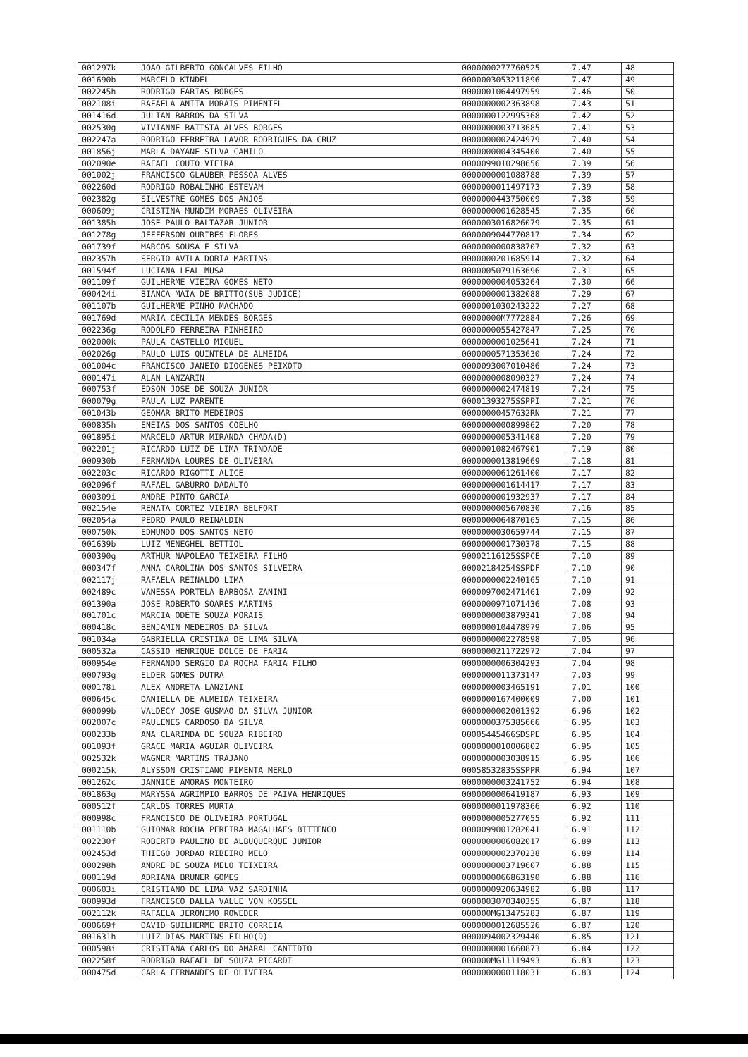| 001297k | JOAO GILBERTO GONCALVES FILHO | 0000000277760525 | 7.47 | 48 |
| 001690b | MARCELO KINDEL | 0000003053211896 | 7.47 | 49 |
| 002245h | RODRIGO FARIAS BORGES | 0000001064497959 | 7.46 | 50 |
| 002108i | RAFAELA ANITA MORAIS PIMENTEL | 0000000002363898 | 7.43 | 51 |
| 001416d | JULIAN BARROS DA SILVA | 0000000122995368 | 7.42 | 52 |
| 002530g | VIVIANNE BATISTA ALVES BORGES | 0000000003713685 | 7.41 | 53 |
| 002247a | RODRIGO FERREIRA LAVOR RODRIGUES DA CRUZ | 0000000002424979 | 7.40 | 54 |
| 001856j | MARLA DAYANE SILVA CAMILO | 0000000004345400 | 7.40 | 55 |
| 002090e | RAFAEL COUTO VIEIRA | 0000099010298656 | 7.39 | 56 |
| 001002j | FRANCISCO GLAUBER PESSOA ALVES | 0000000001088788 | 7.39 | 57 |
| 002260d | RODRIGO ROBALINHO ESTEVAM | 0000000011497173 | 7.39 | 58 |
| 002382g | SILVESTRE GOMES DOS ANJOS | 0000000443750009 | 7.38 | 59 |
| 000609j | CRISTINA MUNDIM MORAES OLIVEIRA | 0000000001628545 | 7.35 | 60 |
| 001385h | JOSE PAULO BALTAZAR JUNIOR | 0000003016826079 | 7.35 | 61 |
| 001278g | JEFFERSON OURIBES FLORES | 0000009044770817 | 7.34 | 62 |
| 001739f | MARCOS SOUSA E SILVA | 0000000000838707 | 7.32 | 63 |
| 002357h | SERGIO AVILA DORIA MARTINS | 0000000201685914 | 7.32 | 64 |
| 001594f | LUCIANA LEAL MUSA | 0000005079163696 | 7.31 | 65 |
| 001109f | GUILHERME VIEIRA GOMES NETO | 0000000004053264 | 7.30 | 66 |
| 000424i | BIANCA MAIA DE BRITTO(SUB JUDICE) | 0000000001382088 | 7.29 | 67 |
| 001107b | GUILHERME PINHO MACHADO | 0000001030243222 | 7.27 | 68 |
| 001769d | MARIA CECILIA MENDES BORGES | 00000000M7772884 | 7.26 | 69 |
| 002236g | RODOLFO FERREIRA PINHEIRO | 0000000055427847 | 7.25 | 70 |
| 002000k | PAULA CASTELLO MIGUEL | 0000000001025641 | 7.24 | 71 |
| 002026g | PAULO LUIS QUINTELA DE ALMEIDA | 0000000571353630 | 7.24 | 72 |
| 001004c | FRANCISCO JANEIO DIOGENES PEIXOTO | 0000093007010486 | 7.24 | 73 |
| 000147i | ALAN LANZARIN | 0000000008090327 | 7.24 | 74 |
| 000753f | EDSON JOSE DE SOUZA JUNIOR | 0000000002474819 | 7.24 | 75 |
| 000079g | PAULA LUZ PARENTE | 00001393275SSPPI | 7.21 | 76 |
| 001043b | GEOMAR BRITO MEDEIROS | 00000000457632RN | 7.21 | 77 |
| 000835h | ENEIAS DOS SANTOS COELHO | 0000000000899862 | 7.20 | 78 |
| 001895i | MARCELO ARTUR MIRANDA CHADA(D) | 0000000005341408 | 7.20 | 79 |
| 002201j | RICARDO LUIZ DE LIMA TRINDADE | 0000001082467901 | 7.19 | 80 |
| 000930b | FERNANDA LOURES DE OLIVEIRA | 0000000013819669 | 7.18 | 81 |
| 002203c | RICARDO RIGOTTI ALICE | 0000000061261400 | 7.17 | 82 |
| 002096f | RAFAEL GABURRO DADALTO | 0000000001614417 | 7.17 | 83 |
| 000309i | ANDRE PINTO GARCIA | 0000000001932937 | 7.17 | 84 |
| 002154e | RENATA CORTEZ VIEIRA BELFORT | 0000000005670830 | 7.16 | 85 |
| 002054a | PEDRO PAULO REINALDIN | 0000000064870165 | 7.15 | 86 |
| 000750k | EDMUNDO DOS SANTOS NETO | 0000000030659744 | 7.15 | 87 |
| 001639b | LUIZ MENEGHEL BETTIOL | 0000000001730378 | 7.15 | 88 |
| 000390g | ARTHUR NAPOLEAO TEIXEIRA FILHO | 90002116125SSPCE | 7.10 | 89 |
| 000347f | ANNA CAROLINA DOS SANTOS SILVEIRA | 00002184254SSPDF | 7.10 | 90 |
| 002117j | RAFAELA REINALDO LIMA | 0000000002240165 | 7.10 | 91 |
| 002489c | VANESSA PORTELA BARBOSA ZANINI | 0000097002471461 | 7.09 | 92 |
| 001390a | JOSE ROBERTO SOARES MARTINS | 0000000971071436 | 7.08 | 93 |
| 001701c | MARCIA ODETE SOUZA MORAIS | 0000000003879341 | 7.08 | 94 |
| 000418c | BENJAMIN MEDEIROS DA SILVA | 0000000104478979 | 7.06 | 95 |
| 001034a | GABRIELLA CRISTINA DE LIMA SILVA | 0000000002278598 | 7.05 | 96 |
| 000532a | CASSIO HENRIQUE DOLCE DE FARIA | 0000000211722972 | 7.04 | 97 |
| 000954e | FERNANDO SERGIO DA ROCHA FARIA FILHO | 0000000006304293 | 7.04 | 98 |
| 000793g | ELDER GOMES DUTRA | 0000000011373147 | 7.03 | 99 |
| 000178i | ALEX ANDRETA LANZIANI | 0000000003465191 | 7.01 | 100 |
| 000645c | DANIELLA DE ALMEIDA TEIXEIRA | 0000000167400009 | 7.00 | 101 |
| 000099b | VALDECY JOSE GUSMAO DA SILVA JUNIOR | 0000000002001392 | 6.96 | 102 |
| 002007c | PAULENES CARDOSO DA SILVA | 0000000375385666 | 6.95 | 103 |
| 000233b | ANA CLARINDA DE SOUZA RIBEIRO | 00005445466SDSPE | 6.95 | 104 |
| 001093f | GRACE MARIA AGUIAR OLIVEIRA | 0000000010006802 | 6.95 | 105 |
| 002532k | WAGNER MARTINS TRAJANO | 0000000003038915 | 6.95 | 106 |
| 000215k | ALYSSON CRISTIANO PIMENTA MERLO | 00058532835SSPPR | 6.94 | 107 |
| 001262c | JANNICE AMORAS MONTEIRO | 0000000003241752 | 6.94 | 108 |
| 001863g | MARYSSA AGRIMPIO BARROS DE PAIVA HENRIQUES | 0000000006419187 | 6.93 | 109 |
| 000512f | CARLOS TORRES MURTA | 0000000011978366 | 6.92 | 110 |
| 000998c | FRANCISCO DE OLIVEIRA PORTUGAL | 0000000005277055 | 6.92 | 111 |
| 001110b | GUIOMAR ROCHA PEREIRA MAGALHAES BITTENCO | 0000099001282041 | 6.91 | 112 |
| 002230f | ROBERTO PAULINO DE ALBUQUERQUE JUNIOR | 0000000006082017 | 6.89 | 113 |
| 002453d | THIEGO JORDAO RIBEIRO MELO | 0000000002370238 | 6.89 | 114 |
| 000298h | ANDRE DE SOUZA MELO TEIXEIRA | 0000000003719607 | 6.88 | 115 |
| 000119d | ADRIANA BRUNER GOMES | 0000000066863190 | 6.88 | 116 |
| 000603i | CRISTIANO DE LIMA VAZ SARDINHA | 0000000920634982 | 6.88 | 117 |
| 000993d | FRANCISCO DALLA VALLE VON KOSSEL | 0000003070340355 | 6.87 | 118 |
| 002112k | RAFAELA JERONIMO ROWEDER | 000000MG13475283 | 6.87 | 119 |
| 000669f | DAVID GUILHERME BRITO CORREIA | 0000000012685526 | 6.87 | 120 |
| 001631h | LUIZ DIAS MARTINS FILHO(D) | 0000094002329440 | 6.85 | 121 |
| 000598i | CRISTIANA CARLOS DO AMARAL CANTIDIO | 0000000001660873 | 6.84 | 122 |
| 002258f | RODRIGO RAFAEL DE SOUZA PICARDI | 000000MG11119493 | 6.83 | 123 |
| 000475d | CARLA FERNANDES DE OLIVEIRA | 0000000000118031 | 6.83 | 124 |